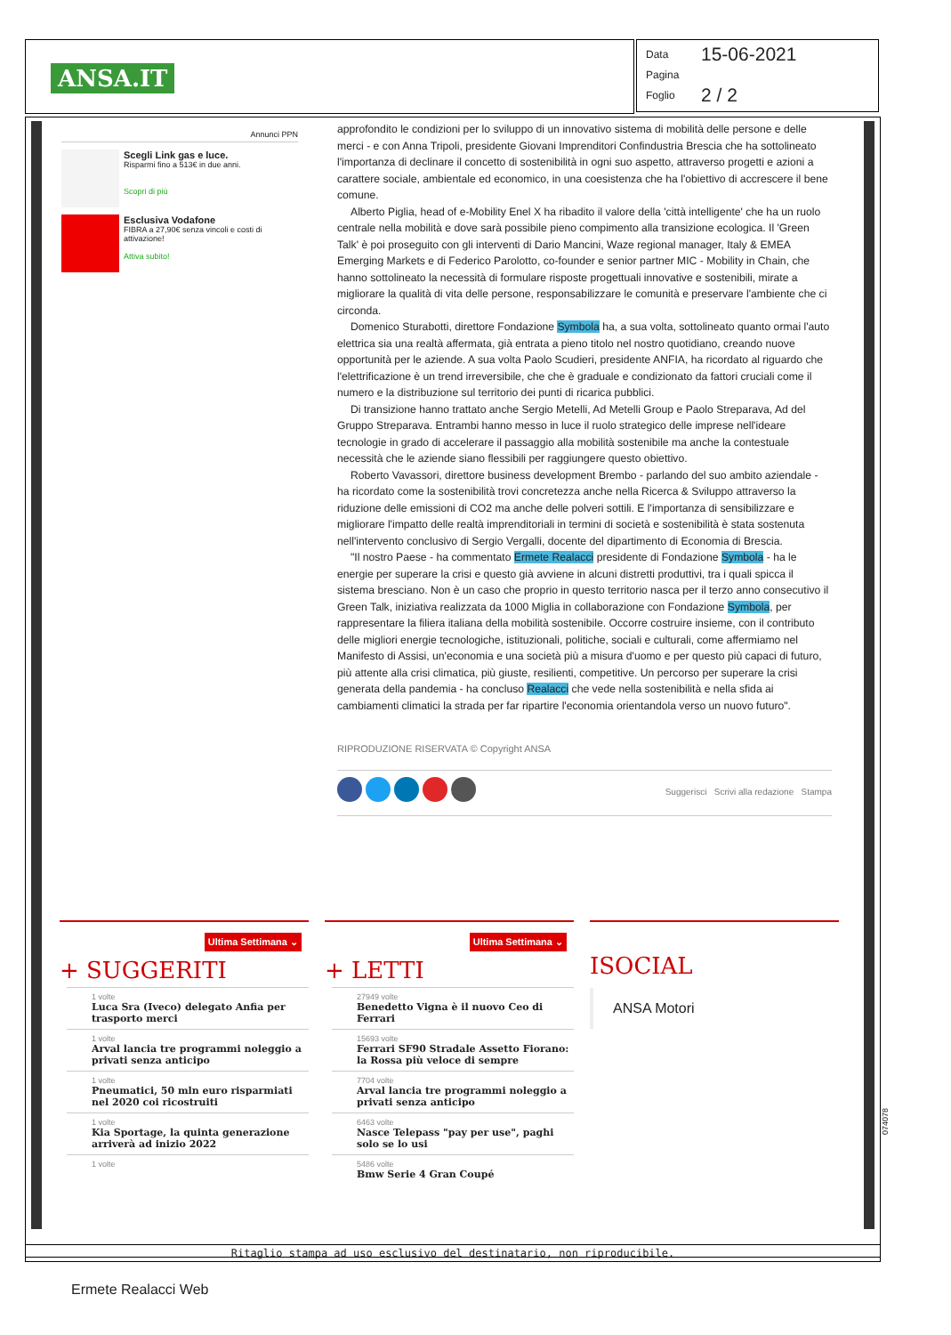ANSA.IT
Data 15-06-2021
Pagina
Foglio 2 / 2
Annunci PPN
Scegli Link gas e luce.
Risparmi fino a 513€ in due anni.
Scopri di più
Esclusiva Vodafone
FIBRA a 27,90€ senza vincoli e costi di attivazione!
Attiva subito!
approfondito le condizioni per lo sviluppo di un innovativo sistema di mobilità delle persone e delle merci - e con Anna Tripoli, presidente Giovani Imprenditori Confindustria Brescia che ha sottolineato l'importanza di declinare il concetto di sostenibilità in ogni suo aspetto, attraverso progetti e azioni a carattere sociale, ambientale ed economico, in una coesistenza che ha l'obiettivo di accrescere il bene comune.
Alberto Piglia, head of e-Mobility Enel X ha ribadito il valore della 'città intelligente' che ha un ruolo centrale nella mobilità e dove sarà possibile pieno compimento alla transizione ecologica. Il 'Green Talk' è poi proseguito con gli interventi di Dario Mancini, Waze regional manager, Italy & EMEA Emerging Markets e di Federico Parolotto, co-founder e senior partner MIC - Mobility in Chain, che hanno sottolineato la necessità di formulare risposte progettuali innovative e sostenibili, mirate a migliorare la qualità di vita delle persone, responsabilizzare le comunità e preservare l'ambiente che ci circonda.
Domenico Sturabotti, direttore Fondazione Symbola ha, a sua volta, sottolineato quanto ormai l'auto elettrica sia una realtà affermata, già entrata a pieno titolo nel nostro quotidiano, creando nuove opportunità per le aziende. A sua volta Paolo Scudieri, presidente ANFIA, ha ricordato al riguardo che l'elettrificazione è un trend irreversibile, che che è graduale e condizionato da fattori cruciali come il numero e la distribuzione sul territorio dei punti di ricarica pubblici.
Di transizione hanno trattato anche Sergio Metelli, Ad Metelli Group e Paolo Streparava, Ad del Gruppo Streparava. Entrambi hanno messo in luce il ruolo strategico delle imprese nell'ideare tecnologie in grado di accelerare il passaggio alla mobilità sostenibile ma anche la contestuale necessità che le aziende siano flessibili per raggiungere questo obiettivo.
Roberto Vavassori, direttore business development Brembo - parlando del suo ambito aziendale - ha ricordato come la sostenibilità trovi concretezza anche nella Ricerca & Sviluppo attraverso la riduzione delle emissioni di CO2 ma anche delle polveri sottili. E l'importanza di sensibilizzare e migliorare l'impatto delle realtà imprenditoriali in termini di società e sostenibilità è stata sostenuta nell'intervento conclusivo di Sergio Vergalli, docente del dipartimento di Economia di Brescia.
"Il nostro Paese - ha commentato Ermete Realacci presidente di Fondazione Symbola - ha le energie per superare la crisi e questo già avviene in alcuni distretti produttivi, tra i quali spicca il sistema bresciano. Non è un caso che proprio in questo territorio nasca per il terzo anno consecutivo il Green Talk, iniziativa realizzata da 1000 Miglia in collaborazione con Fondazione Symbola, per rappresentare la filiera italiana della mobilità sostenibile. Occorre costruire insieme, con il contributo delle migliori energie tecnologiche, istituzionali, politiche, sociali e culturali, come affermiamo nel Manifesto di Assisi, un'economia e una società più a misura d'uomo e per questo più capaci di futuro, più attente alla crisi climatica, più giuste, resilienti, competitive. Un percorso per superare la crisi generata della pandemia - ha concluso Realacci che vede nella sostenibilità e nella sfida ai cambiamenti climatici la strada per far ripartire l'economia orientandola verso un nuovo futuro".
RIPRODUZIONE RISERVATA © Copyright ANSA
Suggerisci Scrivi alla redazione Stampa
Ultima Settimana ⌄
+ SUGGERITI
1 volte
Luca Sra (Iveco) delegato Anfia per trasporto merci
1 volte
Arval lancia tre programmi noleggio a privati senza anticipo
1 volte
Pneumatici, 50 mln euro risparmiati nel 2020 coi ricostruiti
1 volte
Kia Sportage, la quinta generazione arriverà ad inizio 2022
1 volte
Ultima Settimana ⌄
+ LETTI
27949 volte
Benedetto Vigna è il nuovo Ceo di Ferrari
15693 volte
Ferrari SF90 Stradale Assetto Fiorano: la Rossa più veloce di sempre
7704 volte
Arval lancia tre programmi noleggio a privati senza anticipo
6463 volte
Nasce Telepass "pay per use", paghi solo se lo usi
5486 volte
Bmw Serie 4 Gran Coupé
ISOCIAL
ANSA Motori
074078
Ritaglio stampa ad uso esclusivo del destinatario, non riproducibile.
Ermete Realacci Web